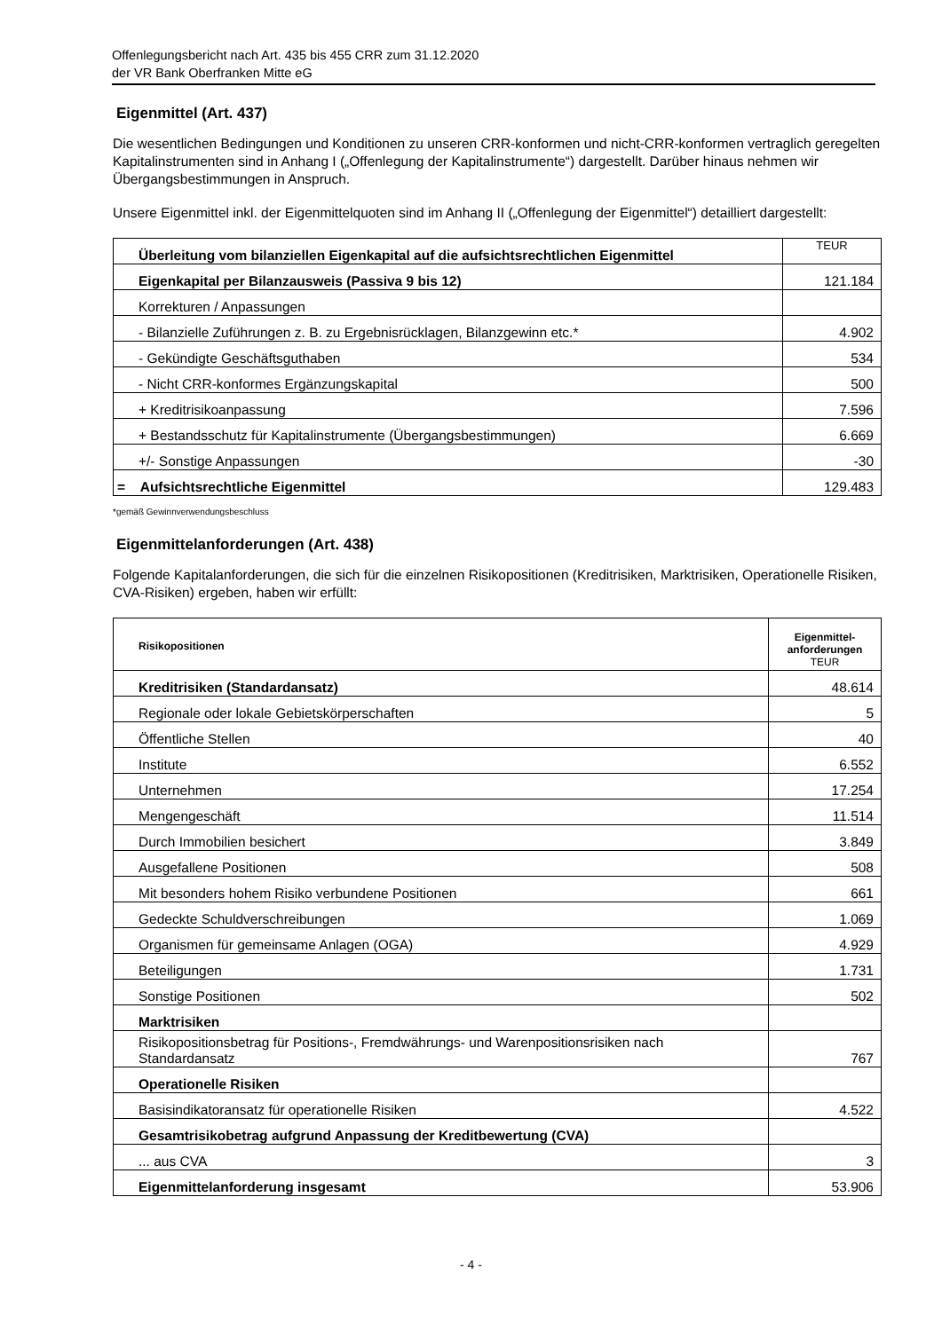Offenlegungsbericht nach Art. 435 bis 455 CRR zum 31.12.2020
der VR Bank Oberfranken Mitte eG
Eigenmittel (Art. 437)
Die wesentlichen Bedingungen und Konditionen zu unseren CRR-konformen und nicht-CRR-konformen vertraglich geregelten Kapitalinstrumenten sind in Anhang I („Offenlegung der Kapitalinstrumente“) dargestellt. Darüber hinaus nehmen wir Übergangsbestimmungen in Anspruch.
Unsere Eigenmittel inkl. der Eigenmittelquoten sind im Anhang II („Offenlegung der Eigenmittel“) detailliert dargestellt:
| Überleitung vom bilanziellen Eigenkapital auf die aufsichtsrechtlichen Eigenmittel | TEUR |
| --- | --- |
| Eigenkapital per Bilanzausweis (Passiva 9 bis 12) | 121.184 |
| Korrekturen / Anpassungen | |
| - Bilanzielle Zuführungen z. B. zu Ergebnisrücklagen, Bilanzgewinn etc.* | 4.902 |
| - Gekündigte Geschäftsguthaben | 534 |
| - Nicht CRR-konformes Ergänzungskapital | 500 |
| + Kreditrisikoanpassung | 7.596 |
| + Bestandsschutz für Kapitalinstrumente (Übergangsbestimmungen) | 6.669 |
| +/- Sonstige Anpassungen | -30 |
| = Aufsichtsrechtliche Eigenmittel | 129.483 |
*gemäß Gewinnverwendungsbeschluss
Eigenmittelanforderungen (Art. 438)
Folgende Kapitalanforderungen, die sich für die einzelnen Risikopositionen (Kreditrisiken, Marktrisiken, Operationelle Risiken, CVA-Risiken) ergeben, haben wir erfüllt:
| Risikopositionen | Eigenmittel- anforderungen TEUR |
| --- | --- |
| Kreditrisiken (Standardansatz) | 48.614 |
| Regionale oder lokale Gebietskörperschaften | 5 |
| Öffentliche Stellen | 40 |
| Institute | 6.552 |
| Unternehmen | 17.254 |
| Mengengeschäft | 11.514 |
| Durch Immobilien besichert | 3.849 |
| Ausgefallene Positionen | 508 |
| Mit besonders hohem Risiko verbundene Positionen | 661 |
| Gedeckte Schuldverschreibungen | 1.069 |
| Organismen für gemeinsame Anlagen (OGA) | 4.929 |
| Beteiligungen | 1.731 |
| Sonstige Positionen | 502 |
| Marktrisiken | |
| Risikopositionsbetrag für Positions-, Fremdwährungs- und Warenpositionsrisiken nach Standardansatz | 767 |
| Operationelle Risiken | |
| Basisindikatoransatz für operationelle Risiken | 4.522 |
| Gesamtrisikobetrag aufgrund Anpassung der Kreditbewertung (CVA) | |
| ... aus CVA | 3 |
| Eigenmittelanforderung insgesamt | 53.906 |
- 4 -